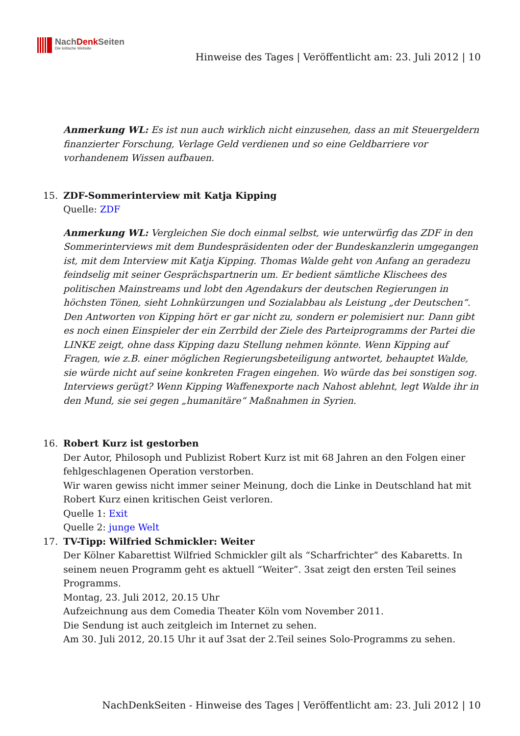NachDenk Seiten
Die kritische Website
Hinweise des Tages | Veröffentlicht am: 23. Juli 2012 | 10
Anmerkung WL: Es ist nun auch wirklich nicht einzusehen, dass an mit Steuergeldern finanzierter Forschung, Verlage Geld verdienen und so eine Geldbarriere vor vorhandenem Wissen aufbauen.
15. ZDF-Sommerinterview mit Katja Kipping
Quelle: ZDF
Anmerkung WL: Vergleichen Sie doch einmal selbst, wie unterwürfig das ZDF in den Sommerinterviews mit dem Bundespräsidenten oder der Bundeskanzlerin umgegangen ist, mit dem Interview mit Katja Kipping. Thomas Walde geht von Anfang an geradezu feindselig mit seiner Gesprächspartnerin um. Er bedient sämtliche Klischees des politischen Mainstreams und lobt den Agendakurs der deutschen Regierungen in höchsten Tönen, sieht Lohnkürzungen und Sozialabbau als Leistung „der Deutschen“. Den Antworten von Kipping hört er gar nicht zu, sondern er polemisiert nur. Dann gibt es noch einen Einspieler der ein Zerrbild der Ziele des Parteiprogramms der Partei die LINKE zeigt, ohne dass Kipping dazu Stellung nehmen könnte. Wenn Kipping auf Fragen, wie z.B. einer möglichen Regierungsbeteiligung antwortet, behauptet Walde, sie würde nicht auf seine konkreten Fragen eingehen. Wo würde das bei sonstigen sog. Interviews gerügt? Wenn Kipping Waffenexporte nach Nahost ablehnt, legt Walde ihr in den Mund, sie sei gegen „humanitäre“ Maßnahmen in Syrien.
16. Robert Kurz ist gestorben
Der Autor, Philosoph und Publizist Robert Kurz ist mit 68 Jahren an den Folgen einer fehlgeschlagenen Operation verstorben.
Wir waren gewiss nicht immer seiner Meinung, doch die Linke in Deutschland hat mit Robert Kurz einen kritischen Geist verloren.
Quelle 1: Exit
Quelle 2: junge Welt
17. TV-Tipp: Wilfried Schmickler: Weiter
Der Kölner Kabarettist Wilfried Schmickler gilt als “Scharfrichter” des Kabaretts. In seinem neuen Programm geht es aktuell “Weiter”. 3sat zeigt den ersten Teil seines Programms.
Montag, 23. Juli 2012, 20.15 Uhr
Aufzeichnung aus dem Comedia Theater Köln vom November 2011.
Die Sendung ist auch zeitgleich im Internet zu sehen.
Am 30. Juli 2012, 20.15 Uhr it auf 3sat der 2.Teil seines Solo-Programms zu sehen.
NachDenkSeiten - Hinweise des Tages | Veröffentlicht am: 23. Juli 2012 | 10